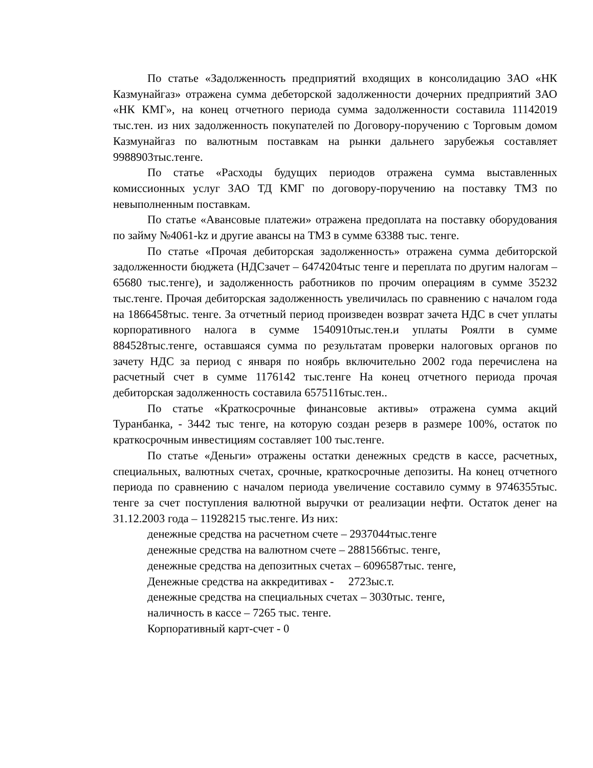По статье «Задолженность предприятий входящих в консолидацию ЗАО «НК Казмунайгаз» отражена сумма дебеторской задолженности дочерних предприятий ЗАО «НК КМГ», на конец отчетного периода сумма задолженности составила 11142019 тыс.тен. из них задолженность покупателей по Договору-поручению с Торговым домом Казмунайгаз по валютным поставкам на рынки дальнего зарубежья составляет 9988903тыс.тенге.
По статье «Расходы будущих периодов отражена сумма выставленных комиссионных услуг ЗАО ТД КМГ по договору-поручению на поставку ТМЗ по невыполненным поставкам.
По статье «Авансовые платежи» отражена предоплата на поставку оборудования по займу №4061-kz и другие авансы на ТМЗ в сумме 63388 тыс. тенге.
По статье «Прочая дебиторская задолженность» отражена сумма дебиторской задолженности бюджета (НДСзачет – 6474204тыс тенге и переплата по другим налогам – 65680 тыс.тенге), и задолженность работников по прочим операциям в сумме 35232 тыс.тенге. Прочая дебиторская задолженность увеличилась по сравнению с началом года на 1866458тыс. тенге. За отчетный период произведен возврат зачета НДС в счет уплаты корпоративного налога в сумме 1540910тыс.тен.и уплаты Роялти в сумме 884528тыс.тенге, оставшаяся сумма по результатам проверки налоговых органов по зачету НДС за период с января по ноябрь включительно 2002 года перечислена на расчетный счет в сумме 1176142 тыс.тенге На конец отчетного периода прочая дебиторская задолженность составила 6575116тыс.тен..
По статье «Краткосрочные финансовые активы» отражена сумма акций Туранбанка, - 3442 тыс тенге, на которую создан резерв в размере 100%, остаток по краткосрочным инвестициям составляет 100 тыс.тенге.
По статье «Деньги» отражены остатки денежных средств в кассе, расчетных, специальных, валютных счетах, срочные, краткосрочные депозиты. На конец отчетного периода по сравнению с началом периода увеличение составило сумму в 9746355тыс. тенге за счет поступления валютной выручки от реализации нефти. Остаток денег на 31.12.2003 года – 11928215 тыс.тенге. Из них:
денежные средства на расчетном счете – 2937044тыс.тенге
денежные средства на валютном счете – 2881566тыс. тенге,
денежные средства на депозитных счетах – 6096587тыс. тенге,
Денежные средства на аккредитивах - 2723ыс.т.
денежные средства на специальных счетах – 3030тыс. тенге,
наличность в кассе – 7265 тыс. тенге.
Корпоративный карт-счет - 0